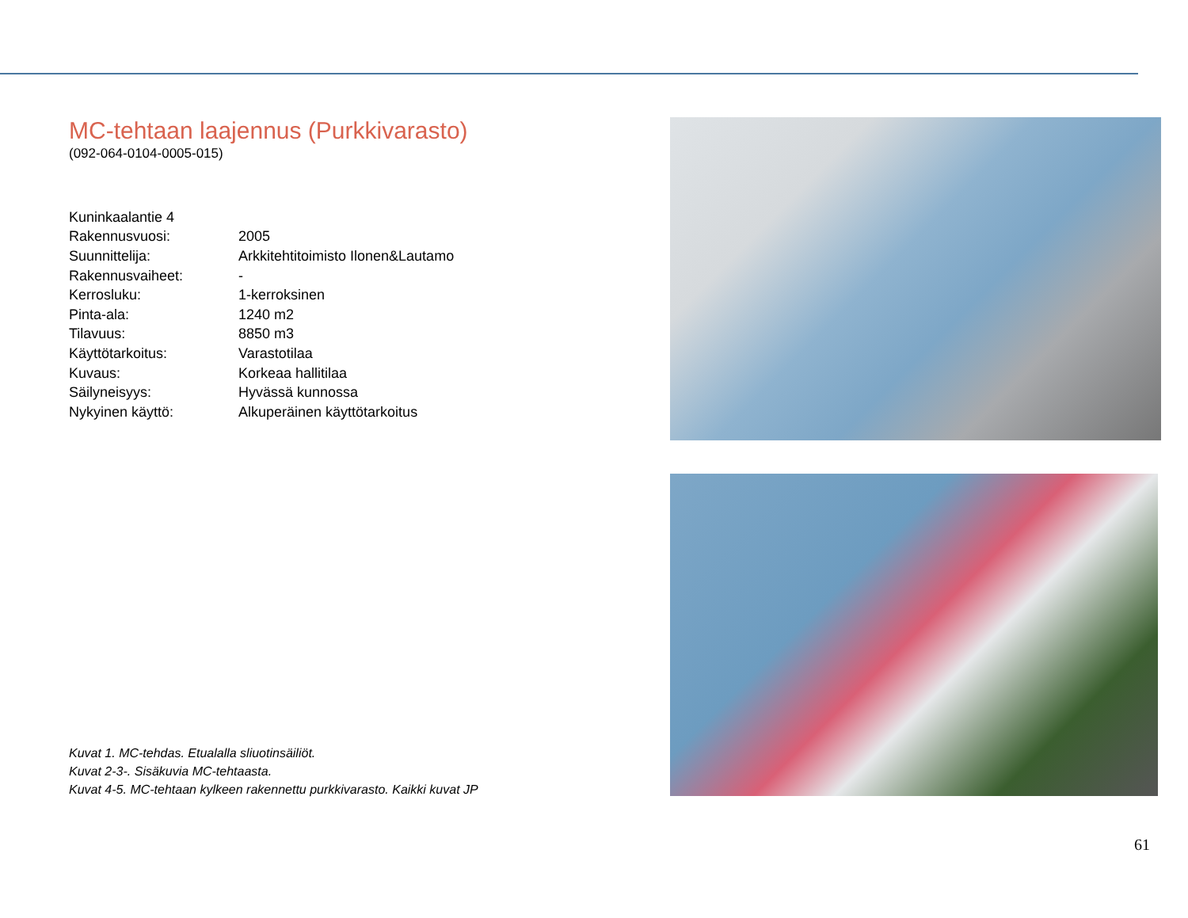MC-tehtaan laajennus (Purkkivarasto)
(092-064-0104-0005-015)
| Kuninkaalantie 4 | |
| Rakennusvuosi: | 2005 |
| Suunnittelija: | Arkkitehtitoimisto Ilonen&Lautamo |
| Rakennusvaiheet: | - |
| Kerrosluku: | 1-kerroksinen |
| Pinta-ala: | 1240 m2 |
| Tilavuus: | 8850 m3 |
| Käyttötarkoitus: | Varastotilaa |
| Kuvaus: | Korkeaa hallitilaa |
| Säilyneisyys: | Hyvässä kunnossa |
| Nykyinen käyttö: | Alkuperäinen käyttötarkoitus |
Kuvat 1. MC-tehdas. Etualalla sliuotinsäiliöt.
Kuvat 2-3-. Sisäkuvia MC-tehtaasta.
Kuvat 4-5. MC-tehtaan kylkeen rakennettu purkkivarasto. Kaikki kuvat JP
61